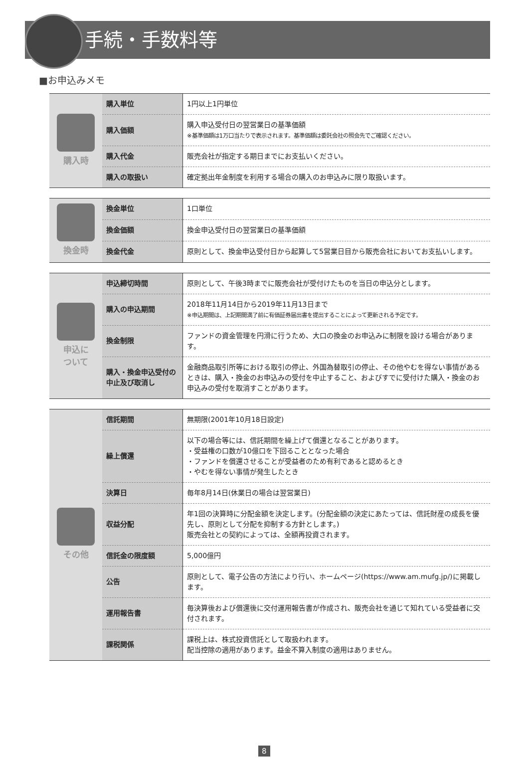手続・手数料等
■お申込みメモ
| 購入時 | 購入単位 | 1円以上1円単位 |
| | 購入価額 | 購入申込受付日の翌営業日の基準価額 ※基準価額は1万口当たりで表示されます。基準価額は委託会社の照会先でご確認ください。 |
| | 購入代金 | 販売会社が指定する期日までにお支払いください。 |
| | 購入の取扱い | 確定拠出年金制度を利用する場合の購入のお申込みに限り取扱います。 |
| 換金時 | 換金単位 | 1口単位 |
| | 換金価額 | 換金申込受付日の翌営業日の基準価額 |
| | 換金代金 | 原則として、換金申込受付日から起算して5営業日目から販売会社においてお支払いします。 |
| 申込に ついて | 申込締切時間 | 原則として、午後3時までに販売会社が受付けたものを当日の申込分とします。 |
| | 購入の申込期間 | 2018年11月14日から2019年11月13日まで ※申込期間は、上記期間満了前に有価証券届出書を提出することによって更新される予定です。 |
| | 換金制限 | ファンドの資金管理を円滑に行うため、大口の換金のお申込みに制限を設ける場合があります。 |
| | 購入・換金申込受付の中止及び取消し | 金融商品取引所等における取引の停止、外国為替取引の停止、その他やむを得ない事情があるときは、購入・換金のお申込みの受付を中止すること、およびすでに受付けた購入・換金のお申込みの受付を取消すことがあります。 |
| その他 | 信託期間 | 無期限(2001年10月18日設定) |
| | 繰上償還 | 以下の場合等には、信託期間を繰上げて償還となることがあります。 ・受益権の口数が10億口を下回ることとなった場合 ・ファンドを償還させることが受益者のため有利であると認めるとき ・やむを得ない事情が発生したとき |
| | 決算日 | 毎年8月14日(休業日の場合は翌営業日) |
| | 収益分配 | 年1回の決算時に分配金額を決定します。(分配金額の決定にあたっては、信託財産の成長を優先し、原則として分配を抑制する方針とします。) 販売会社との契約によっては、全額再投資されます。 |
| | 信託金の限度額 | 5,000億円 |
| | 公告 | 原則として、電子公告の方法により行い、ホームページ(https://www.am.mufg.jp/)に掲載します。 |
| | 運用報告書 | 毎決算後および償還後に交付運用報告書が作成され、販売会社を通じて知れている受益者に交付されます。 |
| | 課税関係 | 課税上は、株式投資信託として取扱われます。 配当控除の適用があります。益金不算入制度の適用はありません。 |
8